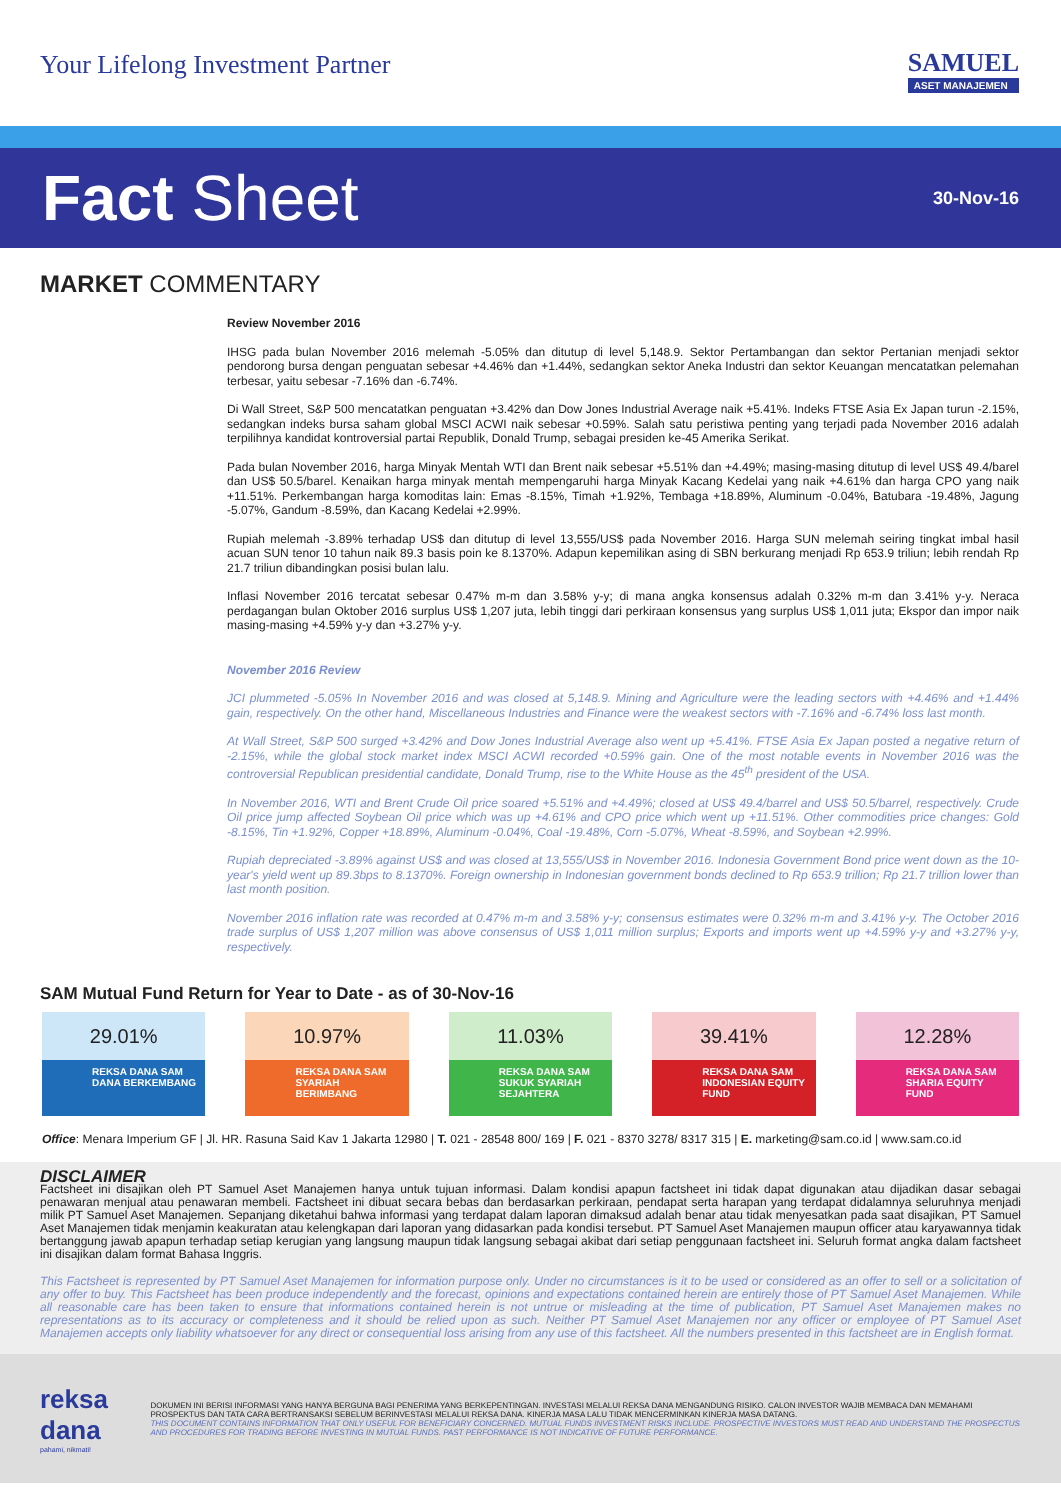Your Lifelong Investment Partner
SAMUEL
ASET MANAJEMEN
Fact Sheet
30-Nov-16
MARKET COMMENTARY
Review November 2016
IHSG pada bulan November 2016 melemah -5.05% dan ditutup di level 5,148.9. Sektor Pertambangan dan sektor Pertanian menjadi sektor pendorong bursa dengan penguatan sebesar +4.46% dan +1.44%, sedangkan sektor Aneka Industri dan sektor Keuangan mencatatkan pelemahan terbesar, yaitu sebesar -7.16% dan -6.74%.
Di Wall Street, S&P 500 mencatatkan penguatan +3.42% dan Dow Jones Industrial Average naik +5.41%. Indeks FTSE Asia Ex Japan turun -2.15%, sedangkan indeks bursa saham global MSCI ACWI naik sebesar +0.59%. Salah satu peristiwa penting yang terjadi pada November 2016 adalah terpilihnya kandidat kontroversial partai Republik, Donald Trump, sebagai presiden ke-45 Amerika Serikat.
Pada bulan November 2016, harga Minyak Mentah WTI dan Brent naik sebesar +5.51% dan +4.49%; masing-masing ditutup di level US$ 49.4/barel dan US$ 50.5/barel. Kenaikan harga minyak mentah mempengaruhi harga Minyak Kacang Kedelai yang naik +4.61% dan harga CPO yang naik +11.51%. Perkembangan harga komoditas lain: Emas -8.15%, Timah +1.92%, Tembaga +18.89%, Aluminum -0.04%, Batubara -19.48%, Jagung -5.07%, Gandum -8.59%, dan Kacang Kedelai +2.99%.
Rupiah melemah -3.89% terhadap US$ dan ditutup di level 13,555/US$ pada November 2016. Harga SUN melemah seiring tingkat imbal hasil acuan SUN tenor 10 tahun naik 89.3 basis poin ke 8.1370%. Adapun kepemilikan asing di SBN berkurang menjadi Rp 653.9 triliun; lebih rendah Rp 21.7 triliun dibandingkan posisi bulan lalu.
Inflasi November 2016 tercatat sebesar 0.47% m-m dan 3.58% y-y; di mana angka konsensus adalah 0.32% m-m dan 3.41% y-y. Neraca perdagangan bulan Oktober 2016 surplus US$ 1,207 juta, lebih tinggi dari perkiraan konsensus yang surplus US$ 1,011 juta; Ekspor dan impor naik masing-masing +4.59% y-y dan +3.27% y-y.
November 2016 Review
JCI plummeted -5.05% In November 2016 and was closed at 5,148.9. Mining and Agriculture were the leading sectors with +4.46% and +1.44% gain, respectively. On the other hand, Miscellaneous Industries and Finance were the weakest sectors with -7.16% and -6.74% loss last month.
At Wall Street, S&P 500 surged +3.42% and Dow Jones Industrial Average also went up +5.41%. FTSE Asia Ex Japan posted a negative return of -2.15%, while the global stock market index MSCI ACWI recorded +0.59% gain. One of the most notable events in November 2016 was the controversial Republican presidential candidate, Donald Trump, rise to the White House as the 45<sup>th</sup> president of the USA.
In November 2016, WTI and Brent Crude Oil price soared +5.51% and +4.49%; closed at US$ 49.4/barrel and US$ 50.5/barrel, respectively. Crude Oil price jump affected Soybean Oil price which was up +4.61% and CPO price which went up +11.51%. Other commodities price changes: Gold -8.15%, Tin +1.92%, Copper +18.89%, Aluminum -0.04%, Coal -19.48%, Corn -5.07%, Wheat -8.59%, and Soybean +2.99%.
Rupiah depreciated -3.89% against US$ and was closed at 13,555/US$ in November 2016. Indonesia Government Bond price went down as the 10-year's yield went up 89.3bps to 8.1370%. Foreign ownership in Indonesian government bonds declined to Rp 653.9 trillion; Rp 21.7 trillion lower than last month position.
November 2016 inflation rate was recorded at 0.47% m-m and 3.58% y-y; consensus estimates were 0.32% m-m and 3.41% y-y. The October 2016 trade surplus of US$ 1,207 million was above consensus of US$ 1,011 million surplus; Exports and imports went up +4.59% y-y and +3.27% y-y, respectively.
SAM Mutual Fund Return for Year to Date - as of 30-Nov-16
29.01%
REKSA DANA SAM DANA BERKEMBANG
10.97%
REKSA DANA SAM SYARIAH BERIMBANG
11.03%
REKSA DANA SAM SUKUK SYARIAH SEJAHTERA
39.41%
REKSA DANA SAM INDONESIAN EQUITY FUND
12.28%
REKSA DANA SAM SHARIA EQUITY FUND
Office: Menara Imperium GF | Jl. HR. Rasuna Said Kav 1 Jakarta 12980 | T. 021 - 28548 800/ 169 | F. 021 - 8370 3278/ 8317 315 | E. marketing@sam.co.id | www.sam.co.id
DISCLAIMER
Factsheet ini disajikan oleh PT Samuel Aset Manajemen hanya untuk tujuan informasi. Dalam kondisi apapun factsheet ini tidak dapat digunakan atau dijadikan dasar sebagai penawaran menjual atau penawaran membeli. Factsheet ini dibuat secara bebas dan berdasarkan perkiraan, pendapat serta harapan yang terdapat didalamnya seluruhnya menjadi milik PT Samuel Aset Manajemen. Sepanjang diketahui bahwa informasi yang terdapat dalam laporan dimaksud adalah benar atau tidak menyesatkan pada saat disajikan, PT Samuel Aset Manajemen tidak menjamin keakuratan atau kelengkapan dari laporan yang didasarkan pada kondisi tersebut. PT Samuel Aset Manajemen maupun officer atau karyawannya tidak bertanggung jawab apapun terhadap setiap kerugian yang langsung maupun tidak langsung sebagai akibat dari setiap penggunaan factsheet ini. Seluruh format angka dalam factsheet ini disajikan dalam format Bahasa Inggris.
This Factsheet is represented by PT Samuel Aset Manajemen for information purpose only. Under no circumstances is it to be used or considered as an offer to sell or a solicitation of any offer to buy. This Factsheet has been produce independently and the forecast, opinions and expectations contained herein are entirely those of PT Samuel Aset Manajemen. While all reasonable care has been taken to ensure that informations contained herein is not untrue or misleading at the time of publication, PT Samuel Aset Manajemen makes no representations as to its accuracy or completeness and it should be relied upon as such. Neither PT Samuel Aset Manajemen nor any officer or employee of PT Samuel Aset Manajemen accepts only liability whatsoever for any direct or consequential loss arising from any use of this factsheet. All the numbers presented in this factsheet are in English format.
reksa dana
pahami, nikmati!
DOKUMEN INI BERISI INFORMASI YANG HANYA BERGUNA BAGI PENERIMA YANG BERKEPENTINGAN. INVESTASI MELALUI REKSA DANA MENGANDUNG RISIKO. CALON INVESTOR WAJIB MEMBACA DAN MEMAHAMI PROSPEKTUS DAN TATA CARA BERTRANSAKSI SEBELUM BERINVESTASI MELALUI REKSA DANA. KINERJA MASA LALU TIDAK MENCERMINKAN KINERJA MASA DATANG.
THIS DOCUMENT CONTAINS INFORMATION THAT ONLY USEFUL FOR BENEFICIARY CONCERNED. MUTUAL FUNDS INVESTMENT RISKS INCLUDE. PROSPECTIVE INVESTORS MUST READ AND UNDERSTAND THE PROSPECTUS AND PROCEDURES FOR TRADING BEFORE INVESTING IN MUTUAL FUNDS. PAST PERFORMANCE IS NOT INDICATIVE OF FUTURE PERFORMANCE.